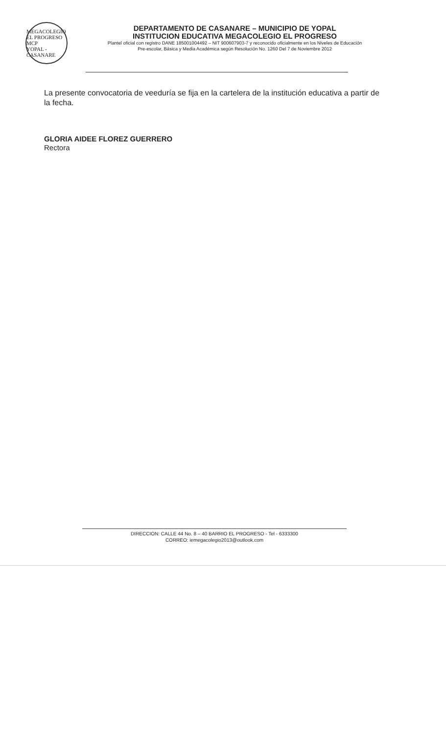MEGACOLEGIO EL PROGRESO
MCP
YOPAL - CASANARE
DEPARTAMENTO DE CASANARE – MUNICIPIO DE YOPAL
INSTITUCION EDUCATIVA MEGACOLEGIO EL PROGRESO
Plantel oficial con registro DANE 185001004492 – NIT 900607903-7 y reconocido oficialmente en los Niveles de Educación
Pre-escolar, Básica y Media Académica según Resolución No. 1260 Del 7 de Noviembre 2012
La presente convocatoria de veeduría se fija en la cartelera de la institución educativa a partir de la fecha.
GLORIA AIDEE FLOREZ GUERRERO
Rectora
DIRECCION: CALLE 44 No. 8 – 40 BARRIO EL PROGRESO - Tel - 6333300
CORREO: iemegacolegio2013@outlook.com